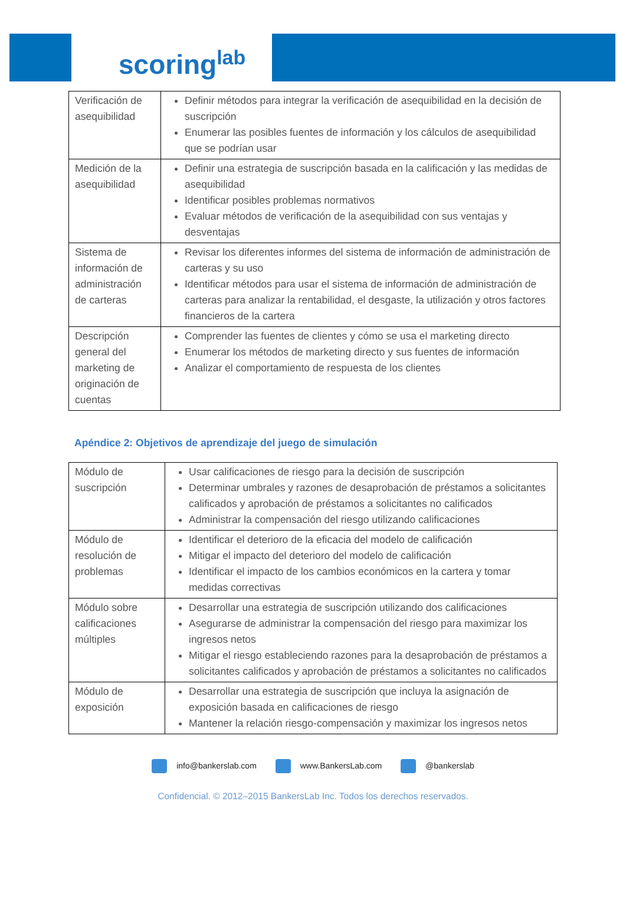scoringlab
| Verificación de asequibilidad | Definir métodos para integrar la verificación de asequibilidad en la decisión de suscripción Enumerar las posibles fuentes de información y los cálculos de asequibilidad que se podrían usar |
| Medición de la asequibilidad | Definir una estrategia de suscripción basada en la calificación y las medidas de asequibilidad Identificar posibles problemas normativos Evaluar métodos de verificación de la asequibilidad con sus ventajas y desventajas |
| Sistema de información de administración de carteras | Revisar los diferentes informes del sistema de información de administración de carteras y su uso Identificar métodos para usar el sistema de información de administración de carteras para analizar la rentabilidad, el desgaste, la utilización y otros factores financieros de la cartera |
| Descripción general del marketing de originación de cuentas | Comprender las fuentes de clientes y cómo se usa el marketing directo Enumerar los métodos de marketing directo y sus fuentes de información Analizar el comportamiento de respuesta de los clientes |
Apéndice 2: Objetivos de aprendizaje del juego de simulación
| Módulo de suscripción | Usar calificaciones de riesgo para la decisión de suscripción Determinar umbrales y razones de desaprobación de préstamos a solicitantes calificados y aprobación de préstamos a solicitantes no calificados Administrar la compensación del riesgo utilizando calificaciones |
| Módulo de resolución de problemas | Identificar el deterioro de la eficacia del modelo de calificación Mitigar el impacto del deterioro del modelo de calificación Identificar el impacto de los cambios económicos en la cartera y tomar medidas correctivas |
| Módulo sobre calificaciones múltiples | Desarrollar una estrategia de suscripción utilizando dos calificaciones Asegurarse de administrar la compensación del riesgo para maximizar los ingresos netos Mitigar el riesgo estableciendo razones para la desaprobación de préstamos a solicitantes calificados y aprobación de préstamos a solicitantes no calificados |
| Módulo de exposición | Desarrollar una estrategia de suscripción que incluya la asignación de exposición basada en calificaciones de riesgo Mantener la relación riesgo-compensación y maximizar los ingresos netos |
info@bankerslab.com www.BankersLab.com @bankerslab
Confidencial. © 2012–2015 BankersLab Inc. Todos los derechos reservados.